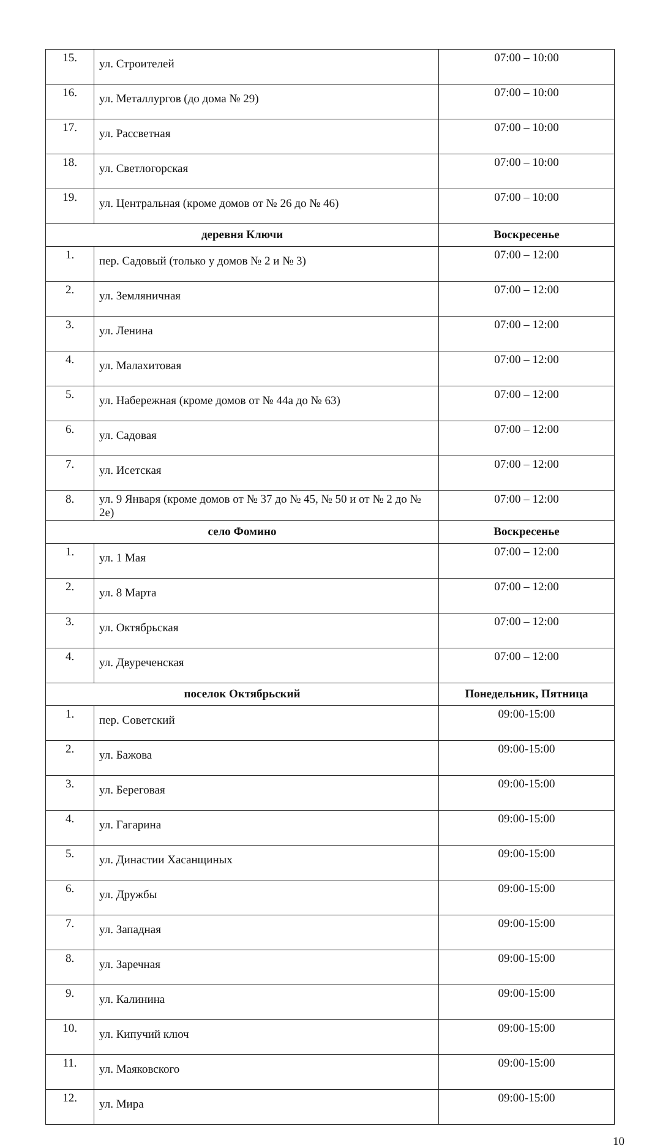| 15. | ул. Строителей | 07:00 – 10:00 |
| 16. | ул. Металлургов (до дома № 29) | 07:00 – 10:00 |
| 17. | ул. Рассветная | 07:00 – 10:00 |
| 18. | ул. Светлогорская | 07:00 – 10:00 |
| 19. | ул. Центральная (кроме домов от № 26 до № 46) | 07:00 – 10:00 |
| деревня Ключи | | Воскресенье |
| 1. | пер. Садовый (только у домов № 2 и № 3) | 07:00 – 12:00 |
| 2. | ул. Земляничная | 07:00 – 12:00 |
| 3. | ул. Ленина | 07:00 – 12:00 |
| 4. | ул. Малахитовая | 07:00 – 12:00 |
| 5. | ул. Набережная (кроме домов от № 44а до № 63) | 07:00 – 12:00 |
| 6. | ул. Садовая | 07:00 – 12:00 |
| 7. | ул. Исетская | 07:00 – 12:00 |
| 8. | ул. 9 Января (кроме домов от № 37 до № 45, № 50 и от № 2 до № 2е) | 07:00 – 12:00 |
| село Фомино | | Воскресенье |
| 1. | ул. 1 Мая | 07:00 – 12:00 |
| 2. | ул. 8 Марта | 07:00 – 12:00 |
| 3. | ул. Октябрьская | 07:00 – 12:00 |
| 4. | ул. Двуреченская | 07:00 – 12:00 |
| поселок Октябрьский | | Понедельник, Пятница |
| 1. | пер. Советский | 09:00-15:00 |
| 2. | ул. Бажова | 09:00-15:00 |
| 3. | ул. Береговая | 09:00-15:00 |
| 4. | ул. Гагарина | 09:00-15:00 |
| 5. | ул. Династии Хасанщиных | 09:00-15:00 |
| 6. | ул. Дружбы | 09:00-15:00 |
| 7. | ул. Западная | 09:00-15:00 |
| 8. | ул. Заречная | 09:00-15:00 |
| 9. | ул. Калинина | 09:00-15:00 |
| 10. | ул. Кипучий ключ | 09:00-15:00 |
| 11. | ул. Маяковского | 09:00-15:00 |
| 12. | ул. Мира | 09:00-15:00 |
10